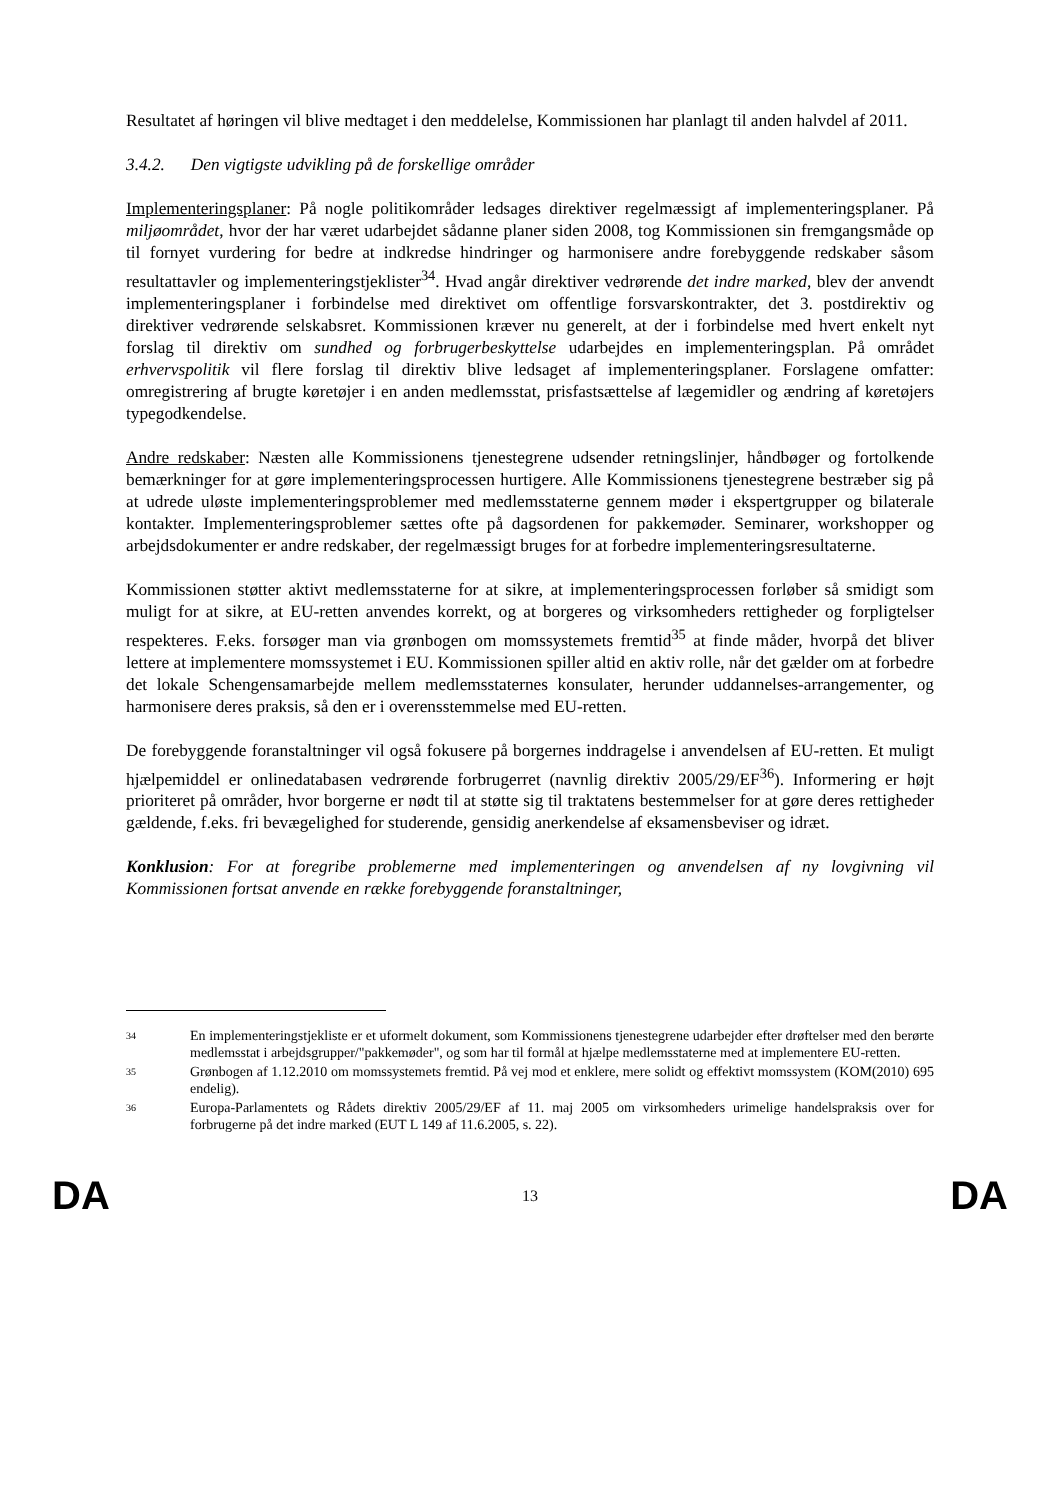Resultatet af høringen vil blive medtaget i den meddelelse, Kommissionen har planlagt til anden halvdel af 2011.
3.4.2. Den vigtigste udvikling på de forskellige områder
Implementeringsplaner: På nogle politikområder ledsages direktiver regelmæssigt af implementeringsplaner. På miljøområdet, hvor der har været udarbejdet sådanne planer siden 2008, tog Kommissionen sin fremgangsmåde op til fornyet vurdering for bedre at indkredse hindringer og harmonisere andre forebyggende redskaber såsom resultattavler og implementeringstjeklister<sup>34</sup>. Hvad angår direktiver vedrørende det indre marked, blev der anvendt implementeringsplaner i forbindelse med direktivet om offentlige forsvarskontrakter, det 3. postdirektiv og direktiver vedrørende selskabsret. Kommissionen kræver nu generelt, at der i forbindelse med hvert enkelt nyt forslag til direktiv om sundhed og forbrugerbeskyttelse udarbejdes en implementeringsplan. På området erhvervspolitik vil flere forslag til direktiv blive ledsaget af implementeringsplaner. Forslagene omfatter: omregistrering af brugte køretøjer i en anden medlemsstat, prisfastsættelse af lægemidler og ændring af køretøjers typegodkendelse.
Andre redskaber: Næsten alle Kommissionens tjenestegrene udsender retningslinjer, håndbøger og fortolkende bemærkninger for at gøre implementeringsprocessen hurtigere. Alle Kommissionens tjenestegrene bestræber sig på at udrede uløste implementeringsproblemer med medlemsstaterne gennem møder i ekspertgrupper og bilaterale kontakter. Implementeringsproblemer sættes ofte på dagsordenen for pakkemøder. Seminarer, workshopper og arbejdsdokumenter er andre redskaber, der regelmæssigt bruges for at forbedre implementeringsresultaterne.
Kommissionen støtter aktivt medlemsstaterne for at sikre, at implementeringsprocessen forløber så smidigt som muligt for at sikre, at EU-retten anvendes korrekt, og at borgeres og virksomheders rettigheder og forpligtelser respekteres. F.eks. forsøger man via grønbogen om momssystemets fremtid<sup>35</sup> at finde måder, hvorpå det bliver lettere at implementere momssystemet i EU. Kommissionen spiller altid en aktiv rolle, når det gælder om at forbedre det lokale Schengensamarbejde mellem medlemsstaternes konsulater, herunder uddannelses-arrangementer, og harmonisere deres praksis, så den er i overensstemmelse med EU-retten.
De forebyggende foranstaltninger vil også fokusere på borgernes inddragelse i anvendelsen af EU-retten. Et muligt hjælpemiddel er onlinedatabasen vedrørende forbrugerret (navnlig direktiv 2005/29/EF<sup>36</sup>). Informering er højt prioriteret på områder, hvor borgerne er nødt til at støtte sig til traktatens bestemmelser for at gøre deres rettigheder gældende, f.eks. fri bevægelighed for studerende, gensidig anerkendelse af eksamensbeviser og idræt.
Konklusion: For at foregribe problemerne med implementeringen og anvendelsen af ny lovgivning vil Kommissionen fortsat anvende en række forebyggende foranstaltninger,
34 En implementeringstjekliste er et uformelt dokument, som Kommissionens tjenestegrene udarbejder efter drøftelser med den berørte medlemsstat i arbejdsgrupper/"pakkemøder", og som har til formål at hjælpe medlemsstaterne med at implementere EU-retten.
35 Grønbogen af 1.12.2010 om momssystemets fremtid. På vej mod et enklere, mere solidt og effektivt momssystem (KOM(2010) 695 endelig).
36 Europa-Parlamentets og Rådets direktiv 2005/29/EF af 11. maj 2005 om virksomheders urimelige handelspraksis over for forbrugerne på det indre marked (EUT L 149 af 11.6.2005, s. 22).
DA 13 DA